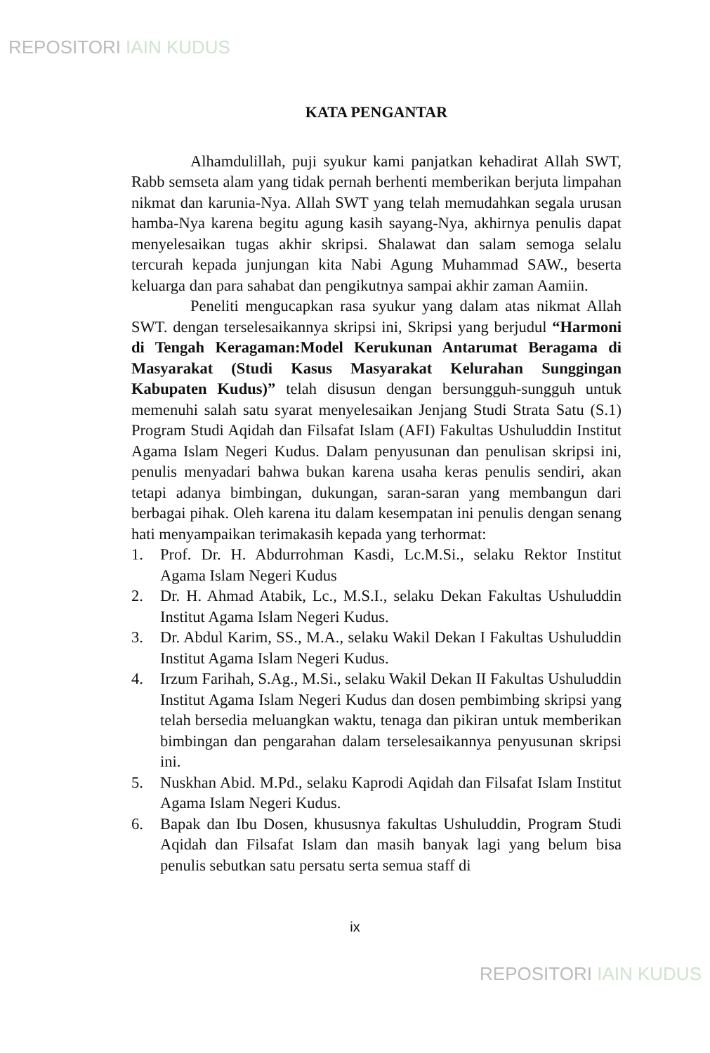REPOSITORI IAIN KUDUS
KATA PENGANTAR
Alhamdulillah, puji syukur kami panjatkan kehadirat Allah SWT, Rabb semseta alam yang tidak pernah berhenti memberikan berjuta limpahan nikmat dan karunia-Nya. Allah SWT yang telah memudahkan segala urusan hamba-Nya karena begitu agung kasih sayang-Nya, akhirnya penulis dapat menyelesaikan tugas akhir skripsi. Shalawat dan salam semoga selalu tercurah kepada junjungan kita Nabi Agung Muhammad SAW., beserta keluarga dan para sahabat dan pengikutnya sampai akhir zaman Aamiin.
Peneliti mengucapkan rasa syukur yang dalam atas nikmat Allah SWT. dengan terselesaikannya skripsi ini, Skripsi yang berjudul “Harmoni di Tengah Keragaman:Model Kerukunan Antarumat Beragama di Masyarakat (Studi Kasus Masyarakat Kelurahan Sunggingan Kabupaten Kudus)” telah disusun dengan bersungguh-sungguh untuk memenuhi salah satu syarat menyelesaikan Jenjang Studi Strata Satu (S.1) Program Studi Aqidah dan Filsafat Islam (AFI) Fakultas Ushuluddin Institut Agama Islam Negeri Kudus. Dalam penyusunan dan penulisan skripsi ini, penulis menyadari bahwa bukan karena usaha keras penulis sendiri, akan tetapi adanya bimbingan, dukungan, saran-saran yang membangun dari berbagai pihak. Oleh karena itu dalam kesempatan ini penulis dengan senang hati menyampaikan terimakasih kepada yang terhormat:
1. Prof. Dr. H. Abdurrohman Kasdi, Lc.M.Si., selaku Rektor Institut Agama Islam Negeri Kudus
2. Dr. H. Ahmad Atabik, Lc., M.S.I., selaku Dekan Fakultas Ushuluddin Institut Agama Islam Negeri Kudus.
3. Dr. Abdul Karim, SS., M.A., selaku Wakil Dekan I Fakultas Ushuluddin Institut Agama Islam Negeri Kudus.
4. Irzum Farihah, S.Ag., M.Si., selaku Wakil Dekan II Fakultas Ushuluddin Institut Agama Islam Negeri Kudus dan dosen pembimbing skripsi yang telah bersedia meluangkan waktu, tenaga dan pikiran untuk memberikan bimbingan dan pengarahan dalam terselesaikannya penyusunan skripsi ini.
5. Nuskhan Abid. M.Pd., selaku Kaprodi Aqidah dan Filsafat Islam Institut Agama Islam Negeri Kudus.
6. Bapak dan Ibu Dosen, khususnya fakultas Ushuluddin, Program Studi Aqidah dan Filsafat Islam dan masih banyak lagi yang belum bisa penulis sebutkan satu persatu serta semua staff di
ix
REPOSITORI IAIN KUDUS